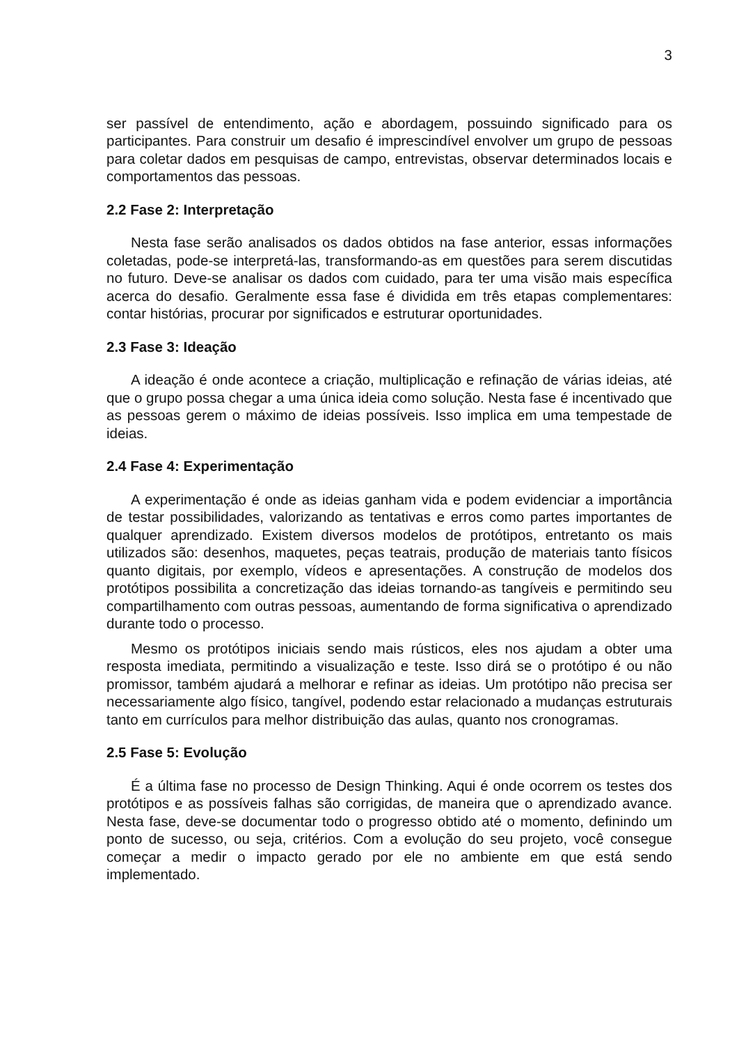3
ser passível de entendimento, ação e abordagem, possuindo significado para os participantes. Para construir um desafio é imprescindível envolver um grupo de pessoas para coletar dados em pesquisas de campo, entrevistas, observar determinados locais e comportamentos das pessoas.
2.2 Fase 2: Interpretação
Nesta fase serão analisados os dados obtidos na fase anterior, essas informações coletadas, pode-se interpretá-las, transformando-as em questões para serem discutidas no futuro. Deve-se analisar os dados com cuidado, para ter uma visão mais específica acerca do desafio. Geralmente essa fase é dividida em três etapas complementares: contar histórias, procurar por significados e estruturar oportunidades.
2.3 Fase 3: Ideação
A ideação é onde acontece a criação, multiplicação e refinação de várias ideias, até que o grupo possa chegar a uma única ideia como solução. Nesta fase é incentivado que as pessoas gerem o máximo de ideias possíveis. Isso implica em uma tempestade de ideias.
2.4 Fase 4: Experimentação
A experimentação é onde as ideias ganham vida e podem evidenciar a importância de testar possibilidades, valorizando as tentativas e erros como partes importantes de qualquer aprendizado. Existem diversos modelos de protótipos, entretanto os mais utilizados são: desenhos, maquetes, peças teatrais, produção de materiais tanto físicos quanto digitais, por exemplo, vídeos e apresentações. A construção de modelos dos protótipos possibilita a concretização das ideias tornando-as tangíveis e permitindo seu compartilhamento com outras pessoas, aumentando de forma significativa o aprendizado durante todo o processo.
Mesmo os protótipos iniciais sendo mais rústicos, eles nos ajudam a obter uma resposta imediata, permitindo a visualização e teste. Isso dirá se o protótipo é ou não promissor, também ajudará a melhorar e refinar as ideias. Um protótipo não precisa ser necessariamente algo físico, tangível, podendo estar relacionado a mudanças estruturais tanto em currículos para melhor distribuição das aulas, quanto nos cronogramas.
2.5 Fase 5: Evolução
É a última fase no processo de Design Thinking. Aqui é onde ocorrem os testes dos protótipos e as possíveis falhas são corrigidas, de maneira que o aprendizado avance. Nesta fase, deve-se documentar todo o progresso obtido até o momento, definindo um ponto de sucesso, ou seja, critérios. Com a evolução do seu projeto, você consegue começar a medir o impacto gerado por ele no ambiente em que está sendo implementado.